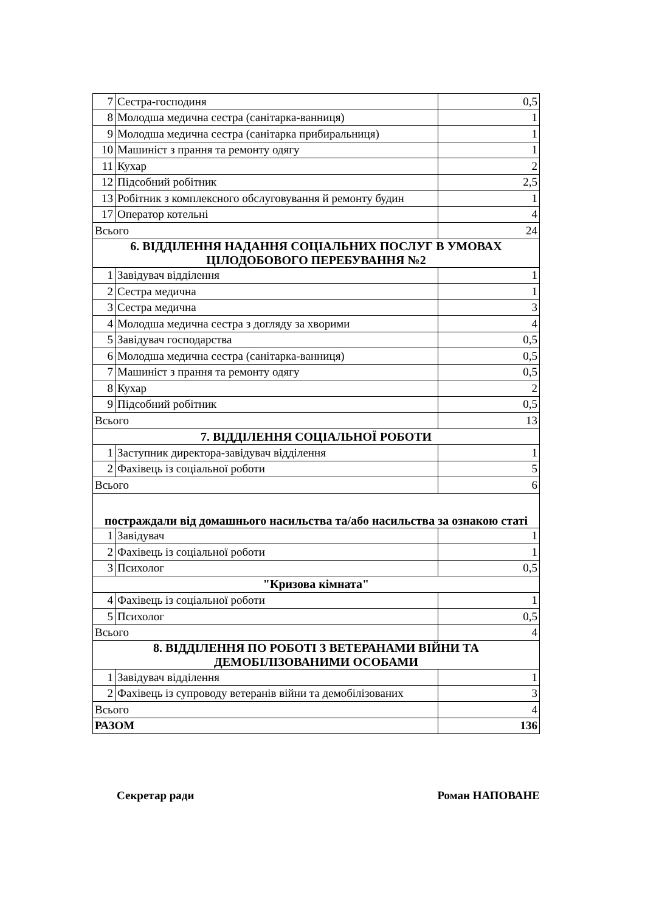| 7 | Сестра-господиня | 0,5 |
| 8 | Молодша медична сестра (санітарка-ванниця) | 1 |
| 9 | Молодша медична сестра (санітарка прибиральниця) | 1 |
| 10 | Машиніст з прання та ремонту одягу | 1 |
| 11 | Кухар | 2 |
| 12 | Підсобний робітник | 2,5 |
| 13 | Робітник з комплексного обслуговування й ремонту будин | 1 |
| 17 | Оператор котельні | 4 |
| Всього | | 24 |
| 6. ВІДДІЛЕННЯ НАДАННЯ СОЦІАЛЬНИХ ПОСЛУГ В УМОВАХ ЦІЛОДОБОВОГО ПЕРЕБУВАННЯ №2 | | |
| 1 | Завідувач відділення | 1 |
| 2 | Сестра медична | 1 |
| 3 | Сестра медична | 3 |
| 4 | Молодша медична сестра з догляду за хворими | 4 |
| 5 | Завідувач господарства | 0,5 |
| 6 | Молодша медична сестра (санітарка-ванниця) | 0,5 |
| 7 | Машиніст з прання та ремонту одягу | 0,5 |
| 8 | Кухар | 2 |
| 9 | Підсобний робітник | 0,5 |
| Всього | | 13 |
| 7. ВІДДІЛЕННЯ СОЦІАЛЬНОЇ РОБОТИ | | |
| 1 | Заступник директора-завідувач відділення | 1 |
| 2 | Фахівець із соціальної роботи | 5 |
| Всього | | 6 |
| постраждали від домашнього насильства та/або насильства за ознакою статі | | |
| 1 | Завідувач | 1 |
| 2 | Фахівець із соціальної роботи | 1 |
| 3 | Психолог | 0,5 |
| "Кризова кімната" | | |
| 4 | Фахівець із соціальної роботи | 1 |
| 5 | Психолог | 0,5 |
| Всього | | 4 |
| 8. ВІДДІЛЕННЯ ПО РОБОТІ З ВЕТЕРАНАМИ ВІЙНИ ТА ДЕМОБІЛІЗОВАНИМИ ОСОБАМИ | | |
| 1 | Завідувач відділення | 1 |
| 2 | Фахівець із супроводу ветеранів війни та демобілізованих | 3 |
| Всього | | 4 |
| РАЗОМ | | 136 |
Секретар ради Роман НАПОВАНЕ